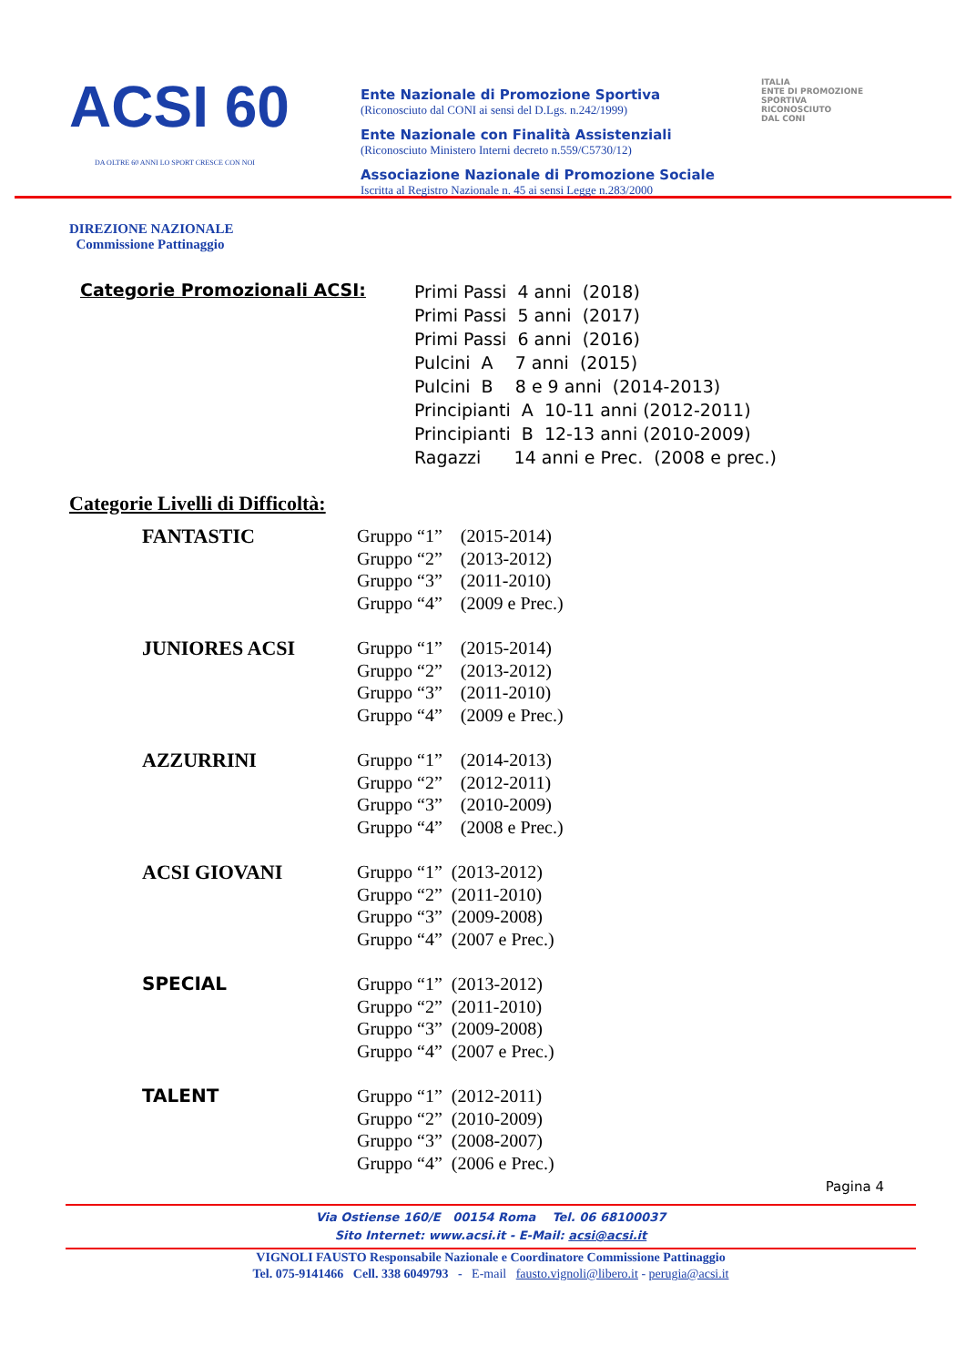ACSI 60
DA OLTRE 60 ANNI LO SPORT CRESCE CON NOI
Ente Nazionale di Promozione Sportiva
(Riconosciuto dal CONI ai sensi del D.Lgs. n.242/1999)
Ente Nazionale con Finalità Assistenziali
(Riconosciuto Ministero Interni decreto n.559/C5730/12)
Associazione Nazionale di Promozione Sociale
Iscritta al Registro Nazionale n. 45 ai sensi Legge n.283/2000
ITALIA
ENTE DI PROMOZIONE
SPORTIVA
RICONOSCIUTO
DAL CONI
DIREZIONE NAZIONALE
Commissione Pattinaggio
Categorie Promozionali ACSI: Primi Passi 4 anni (2018) Primi Passi 5 anni (2017) Primi Passi 6 anni (2016) Pulcini A 7 anni (2015) Pulcini B 8 e 9 anni (2014-2013) Principianti A 10-11 anni (2012-2011) Principianti B 12-13 anni (2010-2009) Ragazzi 14 anni e Prec. (2008 e prec.)
Categorie Livelli di Difficoltà:
FANTASTIC
Gruppo “1” (2015-2014) Gruppo “2” (2013-2012) Gruppo “3” (2011-2010) Gruppo “4” (2009 e Prec.)
JUNIORES ACSI
Gruppo “1” (2015-2014) Gruppo “2” (2013-2012) Gruppo “3” (2011-2010) Gruppo “4” (2009 e Prec.)
AZZURRINI
Gruppo “1” (2014-2013) Gruppo “2” (2012-2011) Gruppo “3” (2010-2009) Gruppo “4” (2008 e Prec.)
ACSI GIOVANI
Gruppo “1” (2013-2012) Gruppo “2” (2011-2010) Gruppo “3” (2009-2008) Gruppo “4” (2007 e Prec.)
SPECIAL
Gruppo “1” (2013-2012) Gruppo “2” (2011-2010) Gruppo “3” (2009-2008) Gruppo “4” (2007 e Prec.)
TALENT
Gruppo “1” (2012-2011) Gruppo “2” (2010-2009) Gruppo “3” (2008-2007) Gruppo “4” (2006 e Prec.)
Pagina 4
Via Ostiense 160/E 00154 Roma Tel. 06 68100037
Sito Internet: www.acsi.it - E-Mail: acsi@acsi.it
VIGNOLI FAUSTO Responsabile Nazionale e Coordinatore Commissione Pattinaggio
Tel. 075-9141466 Cell. 338 6049793 - E-mail fausto.vignoli@libero.it - perugia@acsi.it